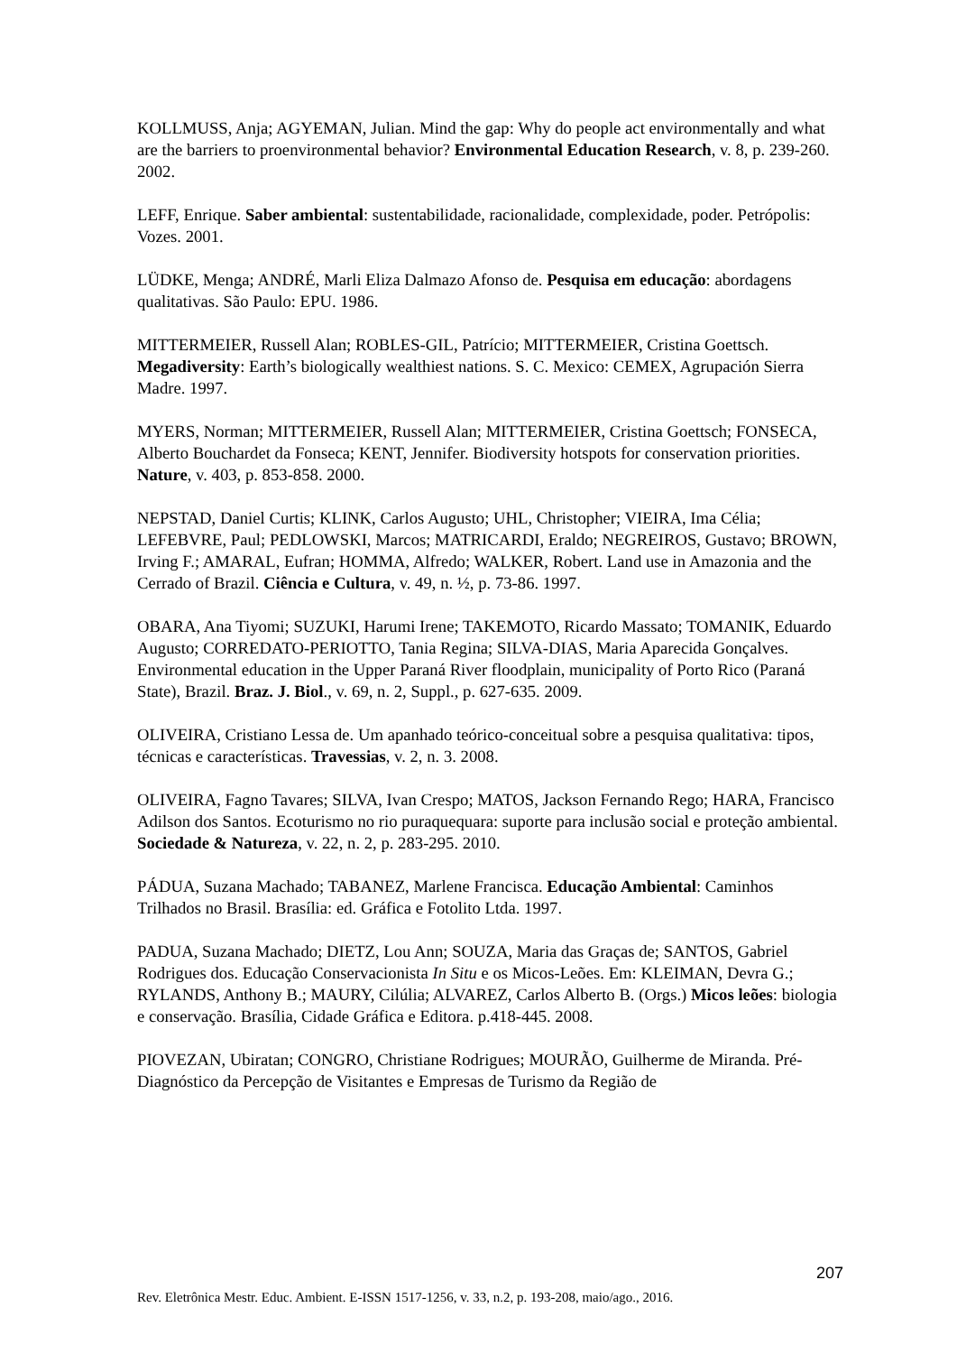KOLLMUSS, Anja; AGYEMAN, Julian. Mind the gap: Why do people act environmentally and what are the barriers to proenvironmental behavior? Environmental Education Research, v. 8, p. 239-260. 2002.
LEFF, Enrique. Saber ambiental: sustentabilidade, racionalidade, complexidade, poder. Petrópolis: Vozes. 2001.
LÜDKE, Menga; ANDRÉ, Marli Eliza Dalmazo Afonso de. Pesquisa em educação: abordagens qualitativas. São Paulo: EPU. 1986.
MITTERMEIER, Russell Alan; ROBLES-GIL, Patrício; MITTERMEIER, Cristina Goettsch. Megadiversity: Earth’s biologically wealthiest nations. S. C. Mexico: CEMEX, Agrupación Sierra Madre. 1997.
MYERS, Norman; MITTERMEIER, Russell Alan; MITTERMEIER, Cristina Goettsch; FONSECA, Alberto Bouchardet da Fonseca; KENT, Jennifer. Biodiversity hotspots for conservation priorities. Nature, v. 403, p. 853-858. 2000.
NEPSTAD, Daniel Curtis; KLINK, Carlos Augusto; UHL, Christopher; VIEIRA, Ima Célia; LEFEBVRE, Paul; PEDLOWSKI, Marcos; MATRICARDI, Eraldo; NEGREIROS, Gustavo; BROWN, Irving F.; AMARAL, Eufran; HOMMA, Alfredo; WALKER, Robert. Land use in Amazonia and the Cerrado of Brazil. Ciência e Cultura, v. 49, n. ½, p. 73-86. 1997.
OBARA, Ana Tiyomi; SUZUKI, Harumi Irene; TAKEMOTO, Ricardo Massato; TOMANIK, Eduardo Augusto; CORREDATO-PERIOTTO, Tania Regina; SILVA-DIAS, Maria Aparecida Gonçalves. Environmental education in the Upper Paraná River floodplain, municipality of Porto Rico (Paraná State), Brazil. Braz. J. Biol., v. 69, n. 2, Suppl., p. 627-635. 2009.
OLIVEIRA, Cristiano Lessa de. Um apanhado teórico-conceitual sobre a pesquisa qualitativa: tipos, técnicas e características. Travessias, v. 2, n. 3. 2008.
OLIVEIRA, Fagno Tavares; SILVA, Ivan Crespo; MATOS, Jackson Fernando Rego; HARA, Francisco Adilson dos Santos. Ecoturismo no rio puraquequara: suporte para inclusão social e proteção ambiental. Sociedade & Natureza, v. 22, n. 2, p. 283-295. 2010.
PÁDUA, Suzana Machado; TABANEZ, Marlene Francisca. Educação Ambiental: Caminhos Trilhados no Brasil. Brasília: ed. Gráfica e Fotolito Ltda. 1997.
PADUA, Suzana Machado; DIETZ, Lou Ann; SOUZA, Maria das Graças de; SANTOS, Gabriel Rodrigues dos. Educação Conservacionista In Situ e os Micos-Leões. Em: KLEIMAN, Devra G.; RYLANDS, Anthony B.; MAURY, Cilúlia; ALVAREZ, Carlos Alberto B. (Orgs.) Micos leões: biologia e conservação. Brasília, Cidade Gráfica e Editora. p.418-445. 2008.
PIOVEZAN, Ubiratan; CONGRO, Christiane Rodrigues; MOURÃO, Guilherme de Miranda. Pré-Diagnóstico da Percepção de Visitantes e Empresas de Turismo da Região de
207
Rev. Eletrônica Mestr. Educ. Ambient. E-ISSN 1517-1256, v. 33, n.2, p. 193-208, maio/ago., 2016.